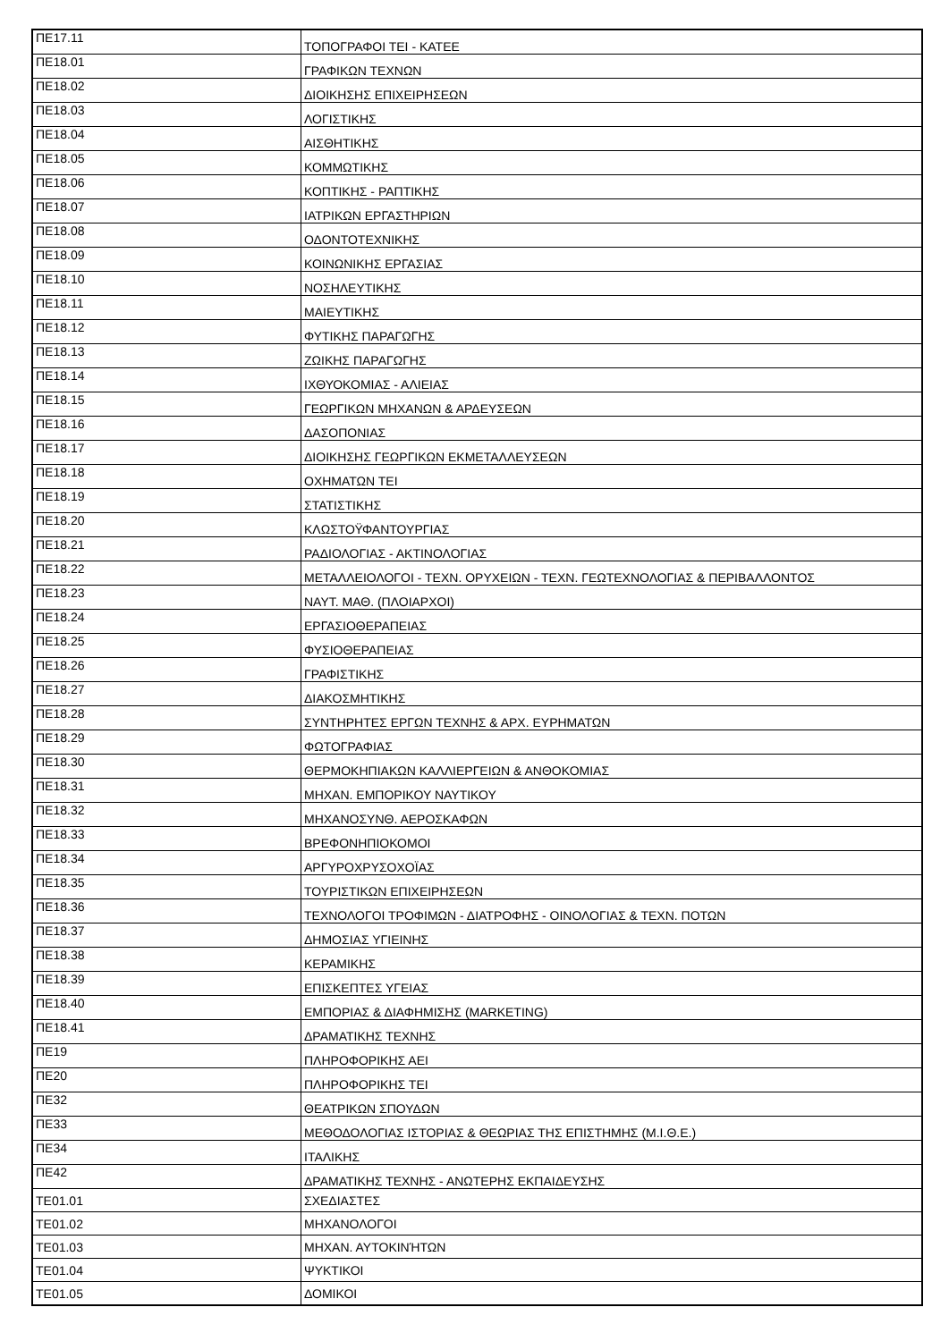| ΠΕ17.11 | ΤΟΠΟΓΡΑΦΟΙ ΤΕΙ - ΚΑΤΕΕ |
| ΠΕ18.01 | ΓΡΑΦΙΚΩΝ ΤΕΧΝΩΝ |
| ΠΕ18.02 | ΔΙΟΙΚΗΣΗΣ ΕΠΙΧΕΙΡΗΣΕΩΝ |
| ΠΕ18.03 | ΛΟΓΙΣΤΙΚΗΣ |
| ΠΕ18.04 | ΑΙΣΘΗΤΙΚΗΣ |
| ΠΕ18.05 | ΚΟΜΜΩΤΙΚΗΣ |
| ΠΕ18.06 | ΚΟΠΤΙΚΗΣ - ΡΑΠΤΙΚΗΣ |
| ΠΕ18.07 | ΙΑΤΡΙΚΩΝ ΕΡΓΑΣΤΗΡΙΩΝ |
| ΠΕ18.08 | ΟΔΟΝΤΟΤΕΧΝΙΚΗΣ |
| ΠΕ18.09 | ΚΟΙΝΩΝΙΚΗΣ ΕΡΓΑΣΙΑΣ |
| ΠΕ18.10 | ΝΟΣΗΛΕΥΤΙΚΗΣ |
| ΠΕ18.11 | ΜΑΙΕΥΤΙΚΗΣ |
| ΠΕ18.12 | ΦΥΤΙΚΗΣ ΠΑΡΑΓΩΓΗΣ |
| ΠΕ18.13 | ΖΩΙΚΗΣ ΠΑΡΑΓΩΓΗΣ |
| ΠΕ18.14 | ΙΧΘΥΟΚΟΜΙΑΣ - ΑΛΙΕΙΑΣ |
| ΠΕ18.15 | ΓΕΩΡΓΙΚΩΝ ΜΗΧΑΝΩΝ & ΑΡΔΕΥΣΕΩΝ |
| ΠΕ18.16 | ΔΑΣΟΠΟΝΙΑΣ |
| ΠΕ18.17 | ΔΙΟΙΚΗΣΗΣ ΓΕΩΡΓΙΚΩΝ ΕΚΜΕΤΑΛΛΕΥΣΕΩΝ |
| ΠΕ18.18 | ΟΧΗΜΑΤΩΝ ΤΕΙ |
| ΠΕ18.19 | ΣΤΑΤΙΣΤΙΚΗΣ |
| ΠΕ18.20 | ΚΛΩΣΤΟΫΦΑΝΤΟΥΡΓΙΑΣ |
| ΠΕ18.21 | ΡΑΔΙΟΛΟΓΙΑΣ - ΑΚΤΙΝΟΛΟΓΙΑΣ |
| ΠΕ18.22 | ΜΕΤΑΛΛΕΙΟΛΟΓΟΙ - ΤΕΧΝ. ΟΡΥΧΕΙΩΝ - ΤΕΧΝ. ΓΕΩΤΕΧΝΟΛΟΓΙΑΣ & ΠΕΡΙΒΑΛΛΟΝΤΟΣ |
| ΠΕ18.23 | ΝΑΥΤ. ΜΑΘ. (ΠΛΟΙΑΡΧΟΙ) |
| ΠΕ18.24 | ΕΡΓΑΣΙΟΘΕΡΑΠΕΙΑΣ |
| ΠΕ18.25 | ΦΥΣΙΟΘΕΡΑΠΕΙΑΣ |
| ΠΕ18.26 | ΓΡΑΦΙΣΤΙΚΗΣ |
| ΠΕ18.27 | ΔΙΑΚΟΣΜΗΤΙΚΗΣ |
| ΠΕ18.28 | ΣΥΝΤΗΡΗΤΕΣ ΕΡΓΩΝ ΤΕΧΝΗΣ & ΑΡΧ. ΕΥΡΗΜΑΤΩΝ |
| ΠΕ18.29 | ΦΩΤΟΓΡΑΦΙΑΣ |
| ΠΕ18.30 | ΘΕΡΜΟΚΗΠΙΑΚΩΝ ΚΑΛΛΙΕΡΓΕΙΩΝ & ΑΝΘΟΚΟΜΙΑΣ |
| ΠΕ18.31 | ΜΗΧΑΝ. ΕΜΠΟΡΙΚΟΥ ΝΑΥΤΙΚΟΥ |
| ΠΕ18.32 | ΜΗΧΑΝΟΣΥΝΘ. ΑΕΡΟΣΚΑΦΩΝ |
| ΠΕ18.33 | ΒΡΕΦΟΝΗΠΙΟΚΟΜΟΙ |
| ΠΕ18.34 | ΑΡΓΥΡΟΧΡΥΣΟΧΟΪΑΣ |
| ΠΕ18.35 | ΤΟΥΡΙΣΤΙΚΩΝ ΕΠΙΧΕΙΡΗΣΕΩΝ |
| ΠΕ18.36 | ΤΕΧΝΟΛΟΓΟΙ ΤΡΟΦΙΜΩΝ - ΔΙΑΤΡΟΦΗΣ - ΟΙΝΟΛΟΓΙΑΣ & ΤΕΧΝ. ΠΟΤΩΝ |
| ΠΕ18.37 | ΔΗΜΟΣΙΑΣ ΥΓΙΕΙΝΗΣ |
| ΠΕ18.38 | ΚΕΡΑΜΙΚΗΣ |
| ΠΕ18.39 | ΕΠΙΣΚΕΠΤΕΣ ΥΓΕΙΑΣ |
| ΠΕ18.40 | ΕΜΠΟΡΙΑΣ & ΔΙΑΦΗΜΙΣΗΣ (MARKETING) |
| ΠΕ18.41 | ΔΡΑΜΑΤΙΚΗΣ ΤΕΧΝΗΣ |
| ΠΕ19 | ΠΛΗΡΟΦΟΡΙΚΗΣ ΑΕΙ |
| ΠΕ20 | ΠΛΗΡΟΦΟΡΙΚΗΣ ΤΕΙ |
| ΠΕ32 | ΘΕΑΤΡΙΚΩΝ ΣΠΟΥΔΩΝ |
| ΠΕ33 | ΜΕΘΟΔΟΛΟΓΙΑΣ ΙΣΤΟΡΙΑΣ & ΘΕΩΡΙΑΣ ΤΗΣ ΕΠΙΣΤΗΜΗΣ (Μ.Ι.Θ.Ε.) |
| ΠΕ34 | ΙΤΑΛΙΚΗΣ |
| ΠΕ42 | ΔΡΑΜΑΤΙΚΗΣ ΤΕΧΝΗΣ - ΑΝΩΤΕΡΗΣ ΕΚΠΑΙΔΕΥΣΗΣ |
| ΤΕ01.01 | ΣΧΕΔΙΑΣΤΕΣ |
| ΤΕ01.02 | ΜΗΧΑΝΟΛΟΓΟΙ |
| ΤΕ01.03 | ΜΗΧΑΝ. ΑΥΤΟΚΙΝΉΤΩΝ |
| ΤΕ01.04 | ΨΥΚΤΙΚΟΙ |
| ΤΕ01.05 | ΔΟΜΙΚΟΙ |